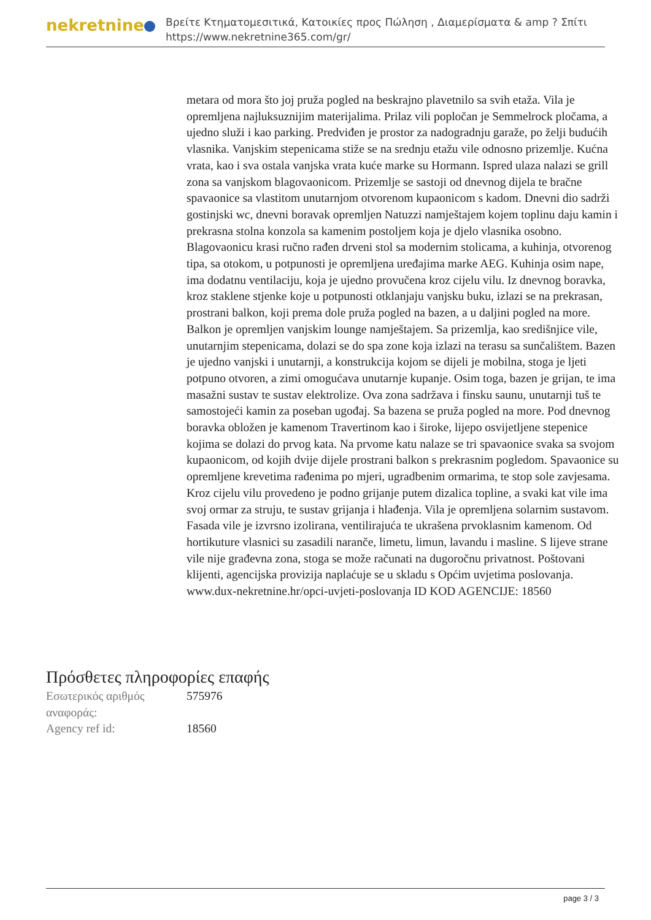nekretnine
Βρείτε Κτηματομεσιτικά, Κατοικίες προς Πώληση , Διαμερίσματα & amp ? Σπίτι
https://www.nekretnine365.com/gr/
metara od mora što joj pruža pogled na beskrajno plavetnilo sa svih etaža. Vila je opremljena najluksuznijim materijalima. Prilaz vili popločan je Semmelrock pločama, a ujedno služi i kao parking. Predviđen je prostor za nadogradnju garaže, po želji budućih vlasnika. Vanjskim stepenicama stiže se na srednju etažu vile odnosno prizemlje. Kućna vrata, kao i sva ostala vanjska vrata kuće marke su Hormann. Ispred ulaza nalazi se grill zona sa vanjskom blagovaonicom. Prizemlje se sastoji od dnevnog dijela te bračne spavaonice sa vlastitom unutarnjom otvorenom kupaonicom s kadom. Dnevni dio sadrži gostinjski wc, dnevni boravak opremljen Natuzzi namještajem kojem toplinu daju kamin i prekrasna stolna konzola sa kamenim postoljem koja je djelo vlasnika osobno. Blagovaonicu krasi ručno rađen drveni stol sa modernim stolicama, a kuhinja, otvorenog tipa, sa otokom, u potpunosti je opremljena uređajima marke AEG. Kuhinja osim nape, ima dodatnu ventilaciju, koja je ujedno provučena kroz cijelu vilu. Iz dnevnog boravka, kroz staklene stjenke koje u potpunosti otklanjaju vanjsku buku, izlazi se na prekrasan, prostrani balkon, koji prema dole pruža pogled na bazen, a u daljini pogled na more. Balkon je opremljen vanjskim lounge namještajem. Sa prizemlja, kao središnjice vile, unutarnjim stepenicama, dolazi se do spa zone koja izlazi na terasu sa sunčalištem. Bazen je ujedno vanjski i unutarnji, a konstrukcija kojom se dijeli je mobilna, stoga je ljeti potpuno otvoren, a zimi omogućava unutarnje kupanje. Osim toga, bazen je grijan, te ima masažni sustav te sustav elektrolize. Ova zona sadržava i finsku saunu, unutarnji tuš te samostojeći kamin za poseban ugođaj. Sa bazena se pruža pogled na more. Pod dnevnog boravka obložen je kamenom Travertinom kao i široke, lijepo osvijetljene stepenice kojima se dolazi do prvog kata. Na prvome katu nalaze se tri spavaonice svaka sa svojom kupaonicom, od kojih dvije dijele prostrani balkon s prekrasnim pogledom. Spavaonice su opremljene krevetima rađenima po mjeri, ugradbenim ormarima, te stop sole zavjesama. Kroz cijelu vilu provedeno je podno grijanje putem dizalica topline, a svaki kat vile ima svoj ormar za struju, te sustav grijanja i hlađenja. Vila je opremljena solarnim sustavom. Fasada vile je izvrsno izolirana, ventilirajuća te ukrašena prvoklasnim kamenom. Od hortikuture vlasnici su zasadili naranče, limetu, limun, lavandu i masline. S lijeve strane vile nije građevna zona, stoga se može računati na dugoročnu privatnost. Poštovani klijenti, agencijska provizija naplaćuje se u skladu s Općim uvjetima poslovanja. www.dux-nekretnine.hr/opci-uvjeti-poslovanja ID KOD AGENCIJE: 18560
Πρόσθετες πληροφορίες επαφής
| Εσωτερικός αριθμός αναφοράς: | 575976 |
| Agency ref id: | 18560 |
page 3 / 3